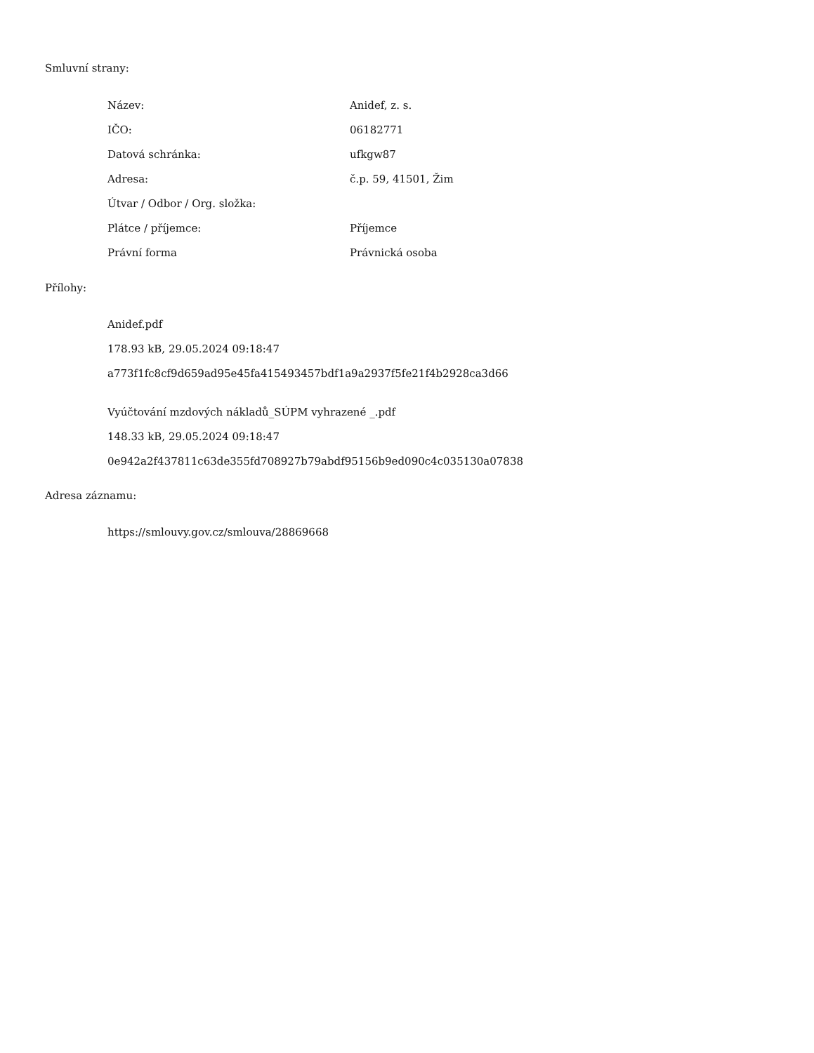Smluvní strany:
| Název: | Anidef, z. s. |
| IČO: | 06182771 |
| Datová schránka: | ufkgw87 |
| Adresa: | č.p. 59, 41501, Žim |
| Útvar / Odbor / Org. složka: | |
| Plátce / příjemce: | Příjemce |
| Právní forma | Právnická osoba |
Přílohy:
Anidef.pdf
178.93 kB, 29.05.2024 09:18:47
a773f1fc8cf9d659ad95e45fa415493457bdf1a9a2937f5fe21f4b2928ca3d66
Vyúčtování mzdových nákladů_SÚPM vyhrazené _.pdf
148.33 kB, 29.05.2024 09:18:47
0e942a2f437811c63de355fd708927b79abdf95156b9ed090c4c035130a07838
Adresa záznamu:
https://smlouvy.gov.cz/smlouva/28869668